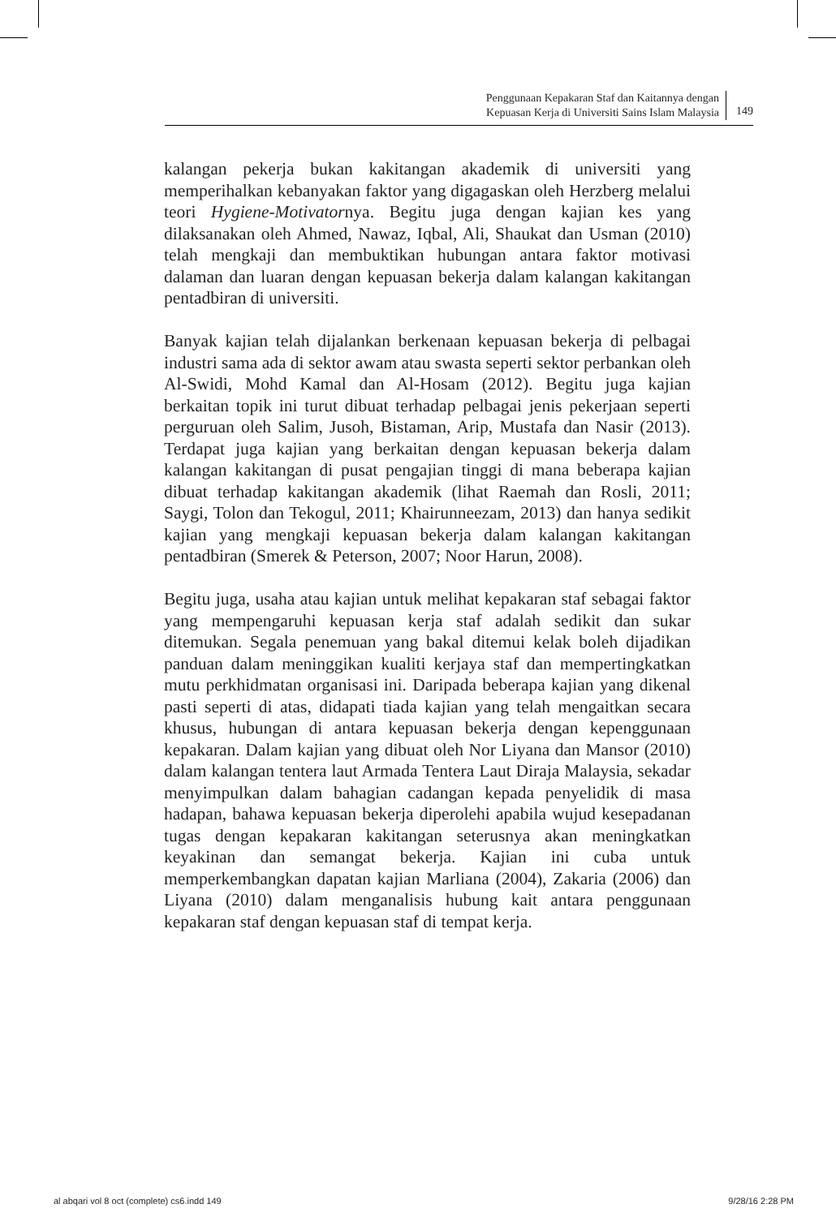Penggunaan Kepakaran Staf dan Kaitannya dengan
Kepuasan Kerja di Universiti Sains Islam Malaysia
149
kalangan pekerja bukan kakitangan akademik di universiti yang memperihalkan kebanyakan faktor yang digagaskan oleh Herzberg melalui teori Hygiene-Motivatornya. Begitu juga dengan kajian kes yang dilaksanakan oleh Ahmed, Nawaz, Iqbal, Ali, Shaukat dan Usman (2010) telah mengkaji dan membuktikan hubungan antara faktor motivasi dalaman dan luaran dengan kepuasan bekerja dalam kalangan kakitangan pentadbiran di universiti.
Banyak kajian telah dijalankan berkenaan kepuasan bekerja di pelbagai industri sama ada di sektor awam atau swasta seperti sektor perbankan oleh Al-Swidi, Mohd Kamal dan Al-Hosam (2012). Begitu juga kajian berkaitan topik ini turut dibuat terhadap pelbagai jenis pekerjaan seperti perguruan oleh Salim, Jusoh, Bistaman, Arip, Mustafa dan Nasir (2013). Terdapat juga kajian yang berkaitan dengan kepuasan bekerja dalam kalangan kakitangan di pusat pengajian tinggi di mana beberapa kajian dibuat terhadap kakitangan akademik (lihat Raemah dan Rosli, 2011; Saygi, Tolon dan Tekogul, 2011; Khairunneezam, 2013) dan hanya sedikit kajian yang mengkaji kepuasan bekerja dalam kalangan kakitangan pentadbiran (Smerek & Peterson, 2007; Noor Harun, 2008).
Begitu juga, usaha atau kajian untuk melihat kepakaran staf sebagai faktor yang mempengaruhi kepuasan kerja staf adalah sedikit dan sukar ditemukan. Segala penemuan yang bakal ditemui kelak boleh dijadikan panduan dalam meninggikan kualiti kerjaya staf dan mempertingkatkan mutu perkhidmatan organisasi ini. Daripada beberapa kajian yang dikenal pasti seperti di atas, didapati tiada kajian yang telah mengaitkan secara khusus, hubungan di antara kepuasan bekerja dengan kepenggunaan kepakaran. Dalam kajian yang dibuat oleh Nor Liyana dan Mansor (2010) dalam kalangan tentera laut Armada Tentera Laut Diraja Malaysia, sekadar menyimpulkan dalam bahagian cadangan kepada penyelidik di masa hadapan, bahawa kepuasan bekerja diperolehi apabila wujud kesepadanan tugas dengan kepakaran kakitangan seterusnya akan meningkatkan keyakinan dan semangat bekerja. Kajian ini cuba untuk memperkembangkan dapatan kajian Marliana (2004), Zakaria (2006) dan Liyana (2010) dalam menganalisis hubung kait antara penggunaan kepakaran staf dengan kepuasan staf di tempat kerja.
al abqari vol 8 oct (complete) cs6.indd 149 9/28/16 2:28 PM